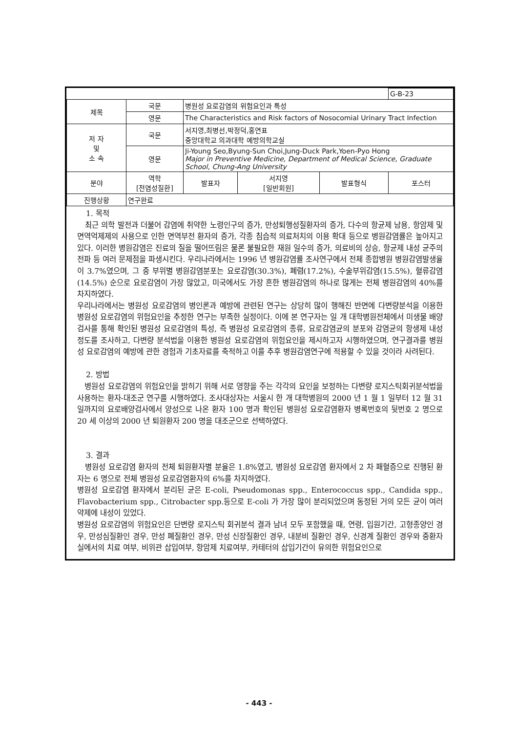| | | | | | G-B-23 |
| 제목 | 국문 | 병원성 요로감염의 위험요인과 특성 | | | |
| | 영문 | The Characteristics and Risk factors of Nosocomial Urinary Tract Infection | | | |
| 저 자 및 소 속 | 국문 | 서지영,최병선,박정덕,홍연표 중앙대학교 의과대학 예방의학교실 | | | |
| | 영문 | Ji-Young Seo,Byung-Sun Choi,Jung-Duck Park,Yoen-Pyo Hong Major in Preventive Medicine, Department of Medical Science, Graduate School, Chung-Ang University | | | |
| 분야 | 역학 [전염성질환] | 발표자 | 서지영 [일반회원] | 발표형식 | 포스터 |
| 진행상황 | 연구완료 | | | | |
1. 목적
최근 의학 발전과 더불어 감염에 취약한 노령인구의 증가, 만성퇴행성질환자의 증가, 다수의 항균제 남용, 항암제 및 면역억제제의 사용으로 인한 면역부전 환자의 증가, 각종 침습적 의료처치의 이용 확대 등으로 병원감염률은 높아지고 있다. 이러한 병원감염은 진료의 질을 떨어뜨림은 물론 불필요한 재원 일수의 증가, 의료비의 상승, 항균제 내성 균주의 전파 등 여러 문제점을 파생시킨다. 우리나라에서는 1996 년 병원감염률 조사연구에서 전체 종합병원 병원감염발생율이 3.7%였으며, 그 중 부위별 병원감염분포는 요로감염(30.3%), 폐렴(17.2%), 수술부위감염(15.5%), 혈류감염(14.5%) 순으로 요로감염이 가장 많았고, 미국에서도 가장 흔한 병원감염의 하나로 많게는 전체 병원감염의 40%를 차지하였다.
우리나라에서는 병원성 요로감염의 병인론과 예방에 관련된 연구는 상당히 많이 행해진 반면에 다변량분석을 이용한 병원성 요로감염의 위험요인을 추정한 연구는 부족한 실정이다. 이에 본 연구자는 일 개 대학병원전체에서 미생물 배양검사를 통해 확인된 병원성 요로감염의 특성, 즉 병원성 요로감염의 종류, 요로감염균의 분포와 감염균의 항생제 내성정도를 조사하고, 다변량 분석법을 이용한 병원성 요로감염의 위험요인을 제시하고자 시행하였으며, 연구결과를 병원성 요로감염의 예방에 관한 경험과 기초자료를 축적하고 이를 추후 병원감염연구에 적용할 수 있을 것이라 사려된다.
2. 방법
병원성 요로감염의 위험요인을 밝히기 위해 서로 영향을 주는 각각의 요인을 보정하는 다변량 로지스틱회귀분석법을 사용하는 환자-대조군 연구를 시행하였다. 조사대상자는 서울시 한 개 대학병원의 2000 년 1 월 1 일부터 12 월 31 일까지의 요로배양검사에서 양성으로 나온 환자 100 명과 확인된 병원성 요로감염환자 병록번호의 뒷번호 2 명으로 20 세 이상의 2000 년 퇴원환자 200 명을 대조군으로 선택하였다.
3. 결과
병원성 요로감염 환자의 전체 퇴원환자별 분율은 1.8%였고, 병원성 요로감염 환자에서 2 차 패혈증으로 진행된 환자는 6 명으로 전체 병원성 요로감염환자의 6%를 차지하였다.
병원성 요로감염 환자에서 분리된 균은 E-coli, Pseudomonas spp., Enterococcus spp., Candida spp., Flavobacterium spp., Citrobacter spp.등으로 E-coli 가 가장 많이 분리되었으며 동정된 거의 모든 균이 여러 약제에 내성이 있었다.
병원성 요로감염의 위험요인은 단변량 로지스틱 회귀분석 결과 남녀 모두 포함했을 때, 연령, 입원기간, 고형종양인 경우, 만성심질환인 경우, 만성 폐질환인 경우, 만성 신장질환인 경우, 내분비 질환인 경우, 신경계 질환인 경우와 중환자실에서의 치료 여부, 비위관 삽입여부, 항암제 치료여부, 카테터의 삽입기간이 유의한 위험요인으로
- 443 -